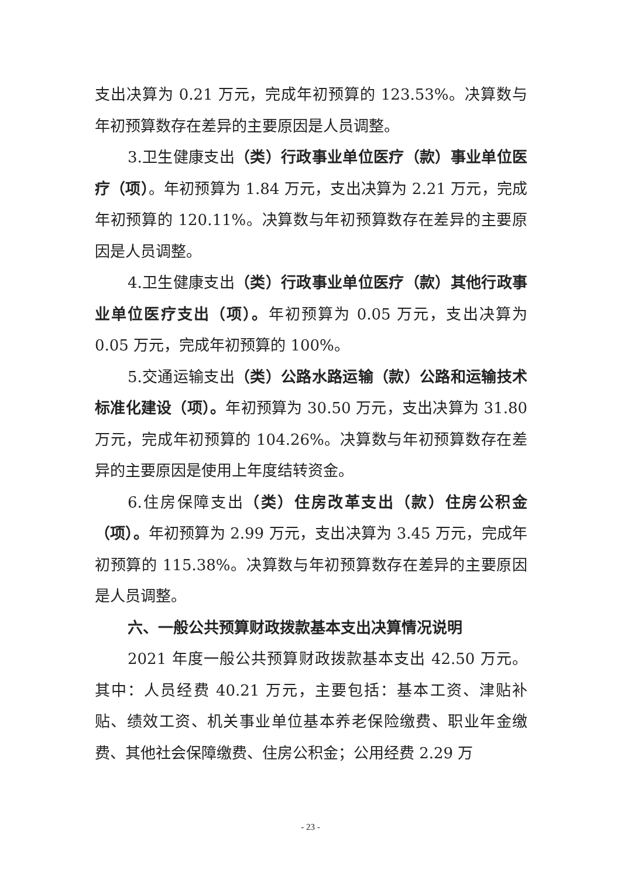支出决算为 0.21 万元，完成年初预算的 123.53%。决算数与年初预算数存在差异的主要原因是人员调整。
3.卫生健康支出（类）行政事业单位医疗（款）事业单位医疗（项）。年初预算为 1.84 万元，支出决算为 2.21 万元，完成年初预算的 120.11%。决算数与年初预算数存在差异的主要原因是人员调整。
4.卫生健康支出（类）行政事业单位医疗（款）其他行政事业单位医疗支出（项）。年初预算为 0.05 万元，支出决算为 0.05 万元，完成年初预算的 100%。
5.交通运输支出（类）公路水路运输（款）公路和运输技术标准化建设（项）。年初预算为 30.50 万元，支出决算为 31.80 万元，完成年初预算的 104.26%。决算数与年初预算数存在差异的主要原因是使用上年度结转资金。
6.住房保障支出（类）住房改革支出（款）住房公积金（项）。年初预算为 2.99 万元，支出决算为 3.45 万元，完成年初预算的 115.38%。决算数与年初预算数存在差异的主要原因是人员调整。
六、一般公共预算财政拨款基本支出决算情况说明
2021 年度一般公共预算财政拨款基本支出 42.50 万元。其中：人员经费 40.21 万元，主要包括：基本工资、津贴补贴、绩效工资、机关事业单位基本养老保险缴费、职业年金缴费、其他社会保障缴费、住房公积金；公用经费 2.29 万
- 23 -